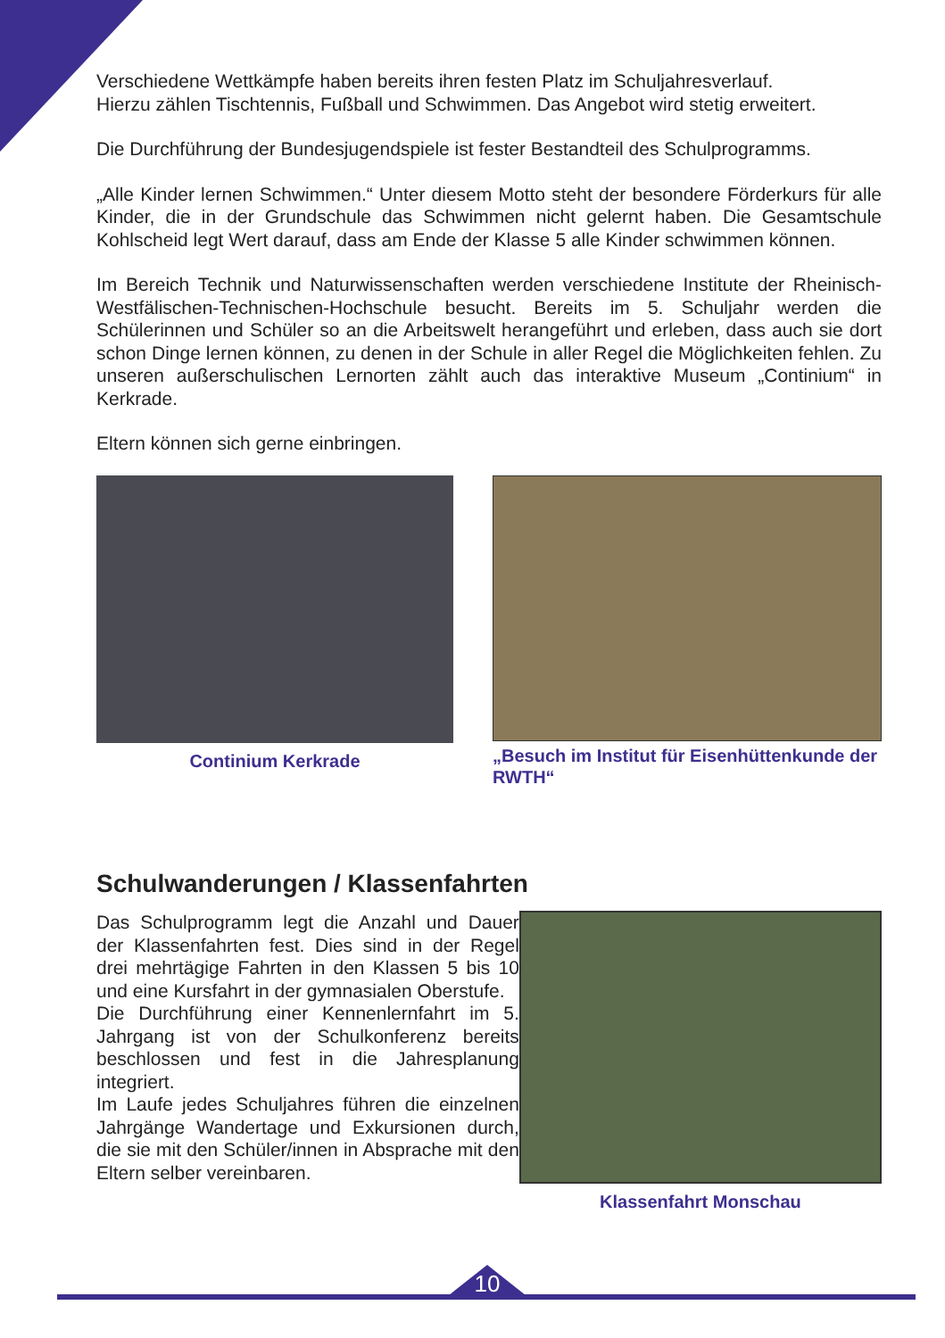Verschiedene Wettkämpfe haben bereits ihren festen Platz im Schuljahresverlauf.
Hierzu zählen Tischtennis, Fußball und Schwimmen. Das Angebot wird stetig erweitert.
Die Durchführung der Bundesjugendspiele ist fester Bestandteil des Schulprogramms.
„Alle Kinder lernen Schwimmen.“ Unter diesem Motto steht der besondere Förderkurs für alle Kinder, die in der Grundschule das Schwimmen nicht gelernt haben. Die Gesamtschule Kohlscheid legt Wert darauf, dass am Ende der Klasse 5 alle Kinder schwimmen können.
Im Bereich Technik und Naturwissenschaften werden verschiedene Institute der Rheinisch-Westfälischen-Technischen-Hochschule besucht. Bereits im 5. Schuljahr werden die Schülerinnen und Schüler so an die Arbeitswelt herangeführt und erleben, dass auch sie dort schon Dinge lernen können, zu denen in der Schule in aller Regel die Möglichkeiten fehlen. Zu unseren außerschulischen Lernorten zählt auch das interaktive Museum „Continium“ in Kerkrade.
Eltern können sich gerne einbringen.
Continium Kerkrade
„Besuch im Institut für Eisenhüttenkunde der RWTH“
Schulwanderungen / Klassenfahrten
Das Schulprogramm legt die Anzahl und Dauer der Klassenfahrten fest. Dies sind in der Regel drei mehrtägige Fahrten in den Klassen 5 bis 10 und eine Kursfahrt in der gymnasialen Oberstufe.
Die Durchführung einer Kennenlernfahrt im 5. Jahrgang ist von der Schulkonferenz bereits beschlossen und fest in die Jahresplanung integriert.
Im Laufe jedes Schuljahres führen die einzelnen Jahrgänge Wandertage und Exkursionen durch, die sie mit den Schüler/innen in Absprache mit den Eltern selber vereinbaren.
Klassenfahrt Monschau
10